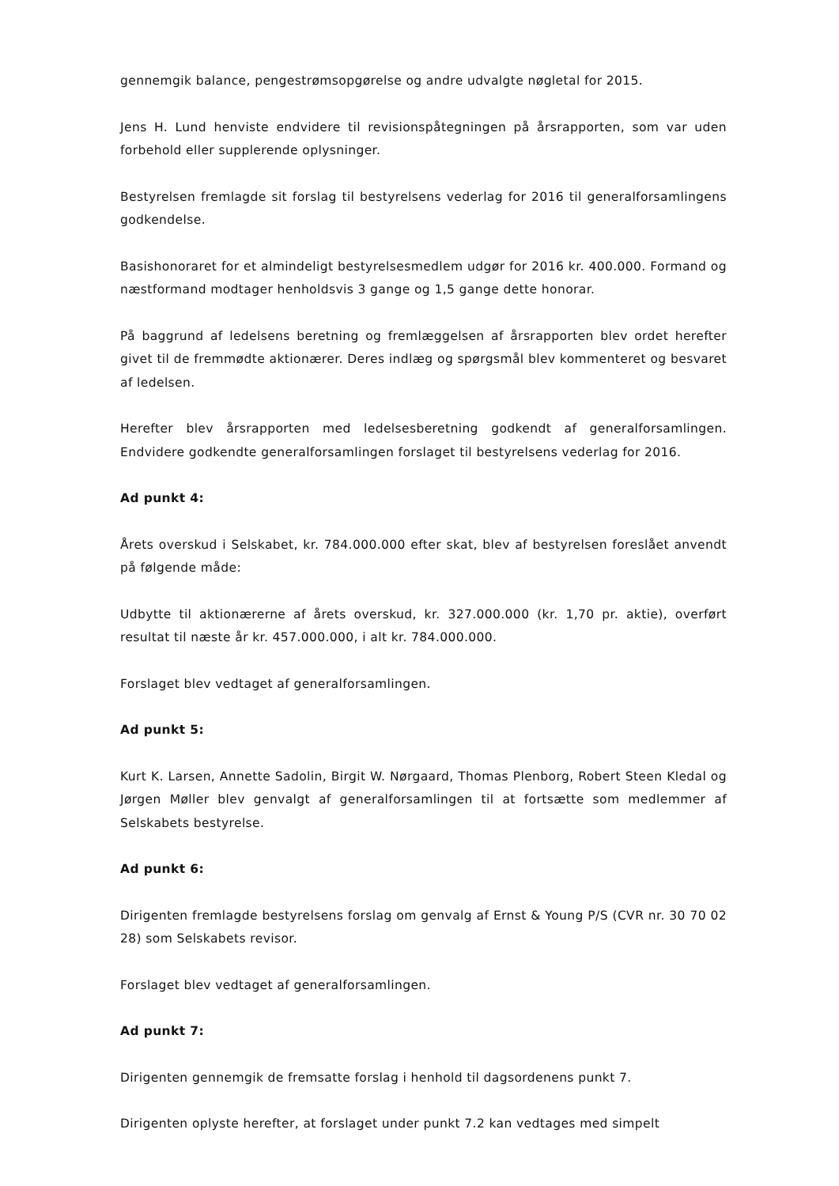gennemgik balance, pengestrømsopgørelse og andre udvalgte nøgletal for 2015.
Jens H. Lund henviste endvidere til revisionspåtegningen på årsrapporten, som var uden forbehold eller supplerende oplysninger.
Bestyrelsen fremlagde sit forslag til bestyrelsens vederlag for 2016 til generalforsamlingens godkendelse.
Basishonoraret for et almindeligt bestyrelsesmedlem udgør for 2016 kr. 400.000. Formand og næstformand modtager henholdsvis 3 gange og 1,5 gange dette honorar.
På baggrund af ledelsens beretning og fremlæggelsen af årsrapporten blev ordet herefter givet til de fremmødte aktionærer. Deres indlæg og spørgsmål blev kommenteret og besvaret af ledelsen.
Herefter blev årsrapporten med ledelsesberetning godkendt af generalforsamlingen. Endvidere godkendte generalforsamlingen forslaget til bestyrelsens vederlag for 2016.
Ad punkt 4:
Årets overskud i Selskabet, kr. 784.000.000 efter skat, blev af bestyrelsen foreslået anvendt på følgende måde:
Udbytte til aktionærerne af årets overskud, kr. 327.000.000 (kr. 1,70 pr. aktie), overført resultat til næste år kr. 457.000.000, i alt kr. 784.000.000.
Forslaget blev vedtaget af generalforsamlingen.
Ad punkt 5:
Kurt K. Larsen, Annette Sadolin, Birgit W. Nørgaard, Thomas Plenborg, Robert Steen Kledal og Jørgen Møller blev genvalgt af generalforsamlingen til at fortsætte som medlemmer af Selskabets bestyrelse.
Ad punkt 6:
Dirigenten fremlagde bestyrelsens forslag om genvalg af Ernst & Young P/S (CVR nr. 30 70 02 28) som Selskabets revisor.
Forslaget blev vedtaget af generalforsamlingen.
Ad punkt 7:
Dirigenten gennemgik de fremsatte forslag i henhold til dagsordenens punkt 7.
Dirigenten oplyste herefter, at forslaget under punkt 7.2 kan vedtages med simpelt